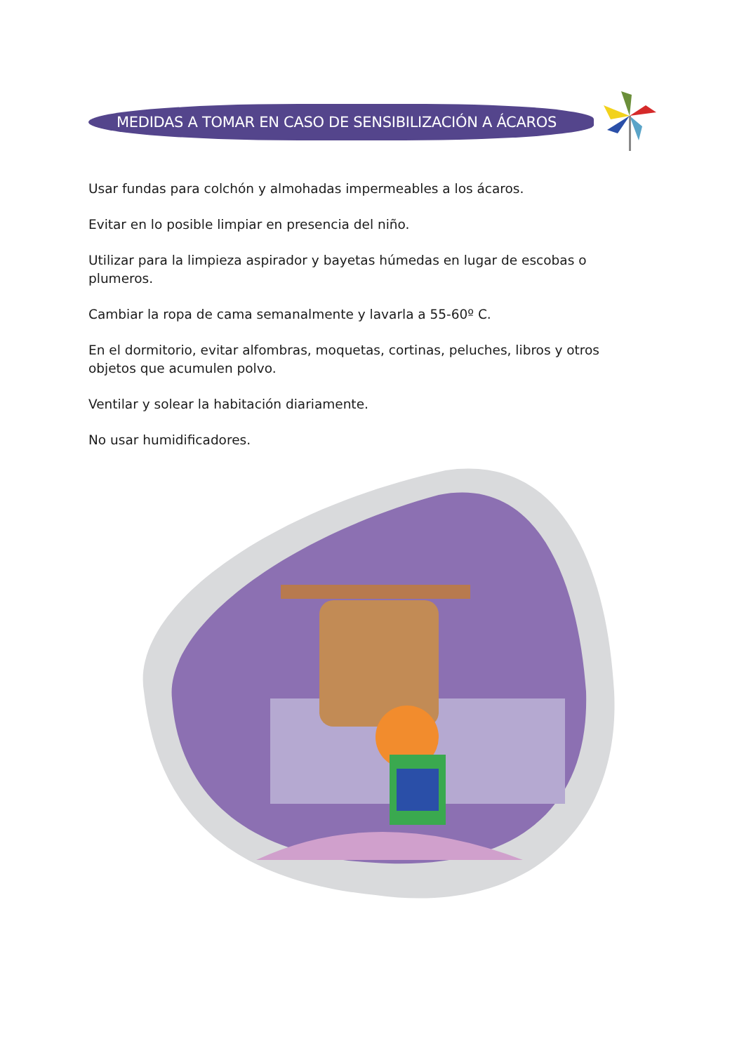MEDIDAS A TOMAR EN CASO DE SENSIBILIZACIÓN A ÁCAROS
Usar fundas para colchón y almohadas impermeables a los ácaros.
Evitar en lo posible limpiar en presencia del niño.
Utilizar para la limpieza aspirador y bayetas húmedas en lugar de escobas o plumeros.
Cambiar la ropa de cama semanalmente y lavarla a 55-60º C.
En el dormitorio, evitar alfombras, moquetas, cortinas, peluches, libros y otros objetos que acumulen polvo.
Ventilar y solear la habitación diariamente.
No usar humidificadores.